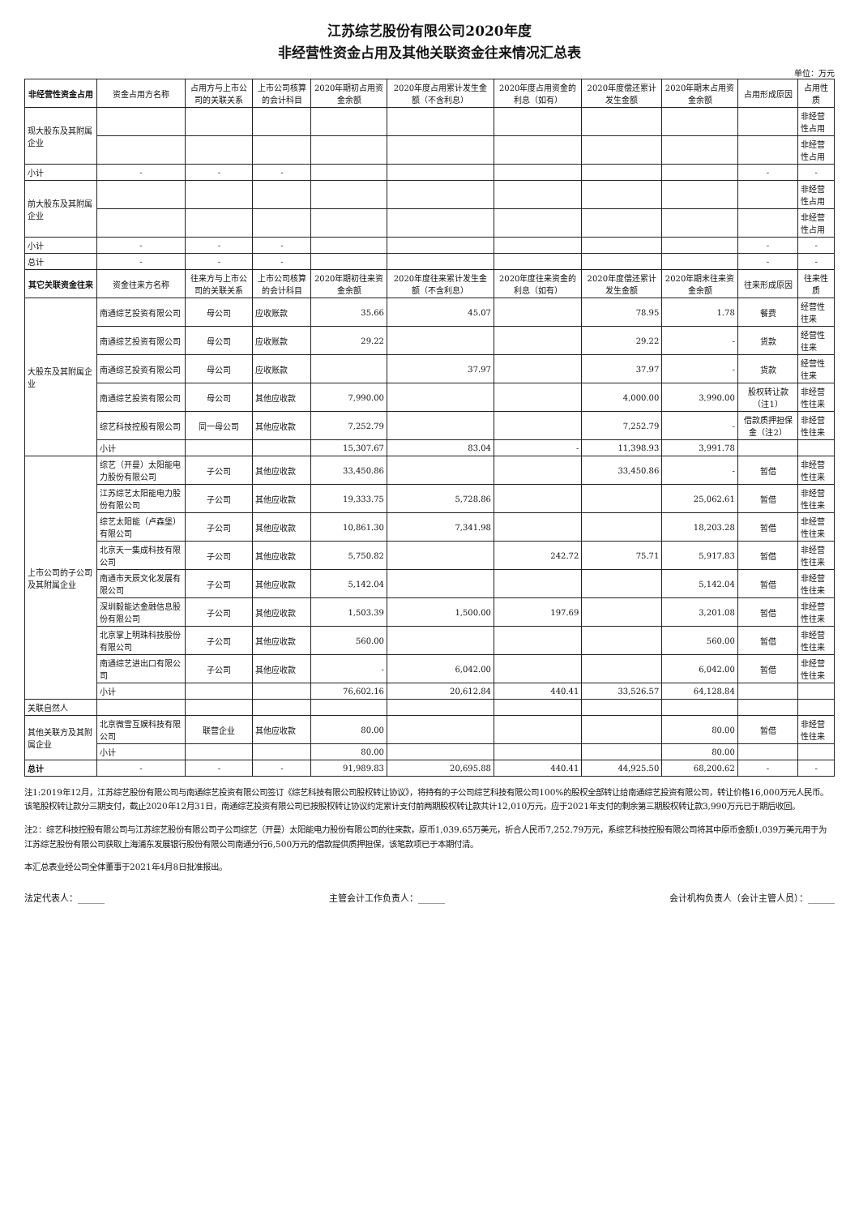江苏综艺股份有限公司2020年度
非经营性资金占用及其他关联资金往来情况汇总表
单位：万元
| 非经营性资金占用 | 资金占用方名称 | 占用方与上市公司的关联关系 | 上市公司核算的会计科目 | 2020年期初占用资金余额 | 2020年度占用累计发生金额（不含利息） | 2020年度占用资金的利息（如有） | 2020年度偿还累计发生金额 | 2020年期末占用资金余额 | 占用形成原因 | 占用性质 |
| --- | --- | --- | --- | --- | --- | --- | --- | --- | --- | --- |
| 现大股东及其附属企业 | | | | | | | | | | 非经营性占用 |
| | | | | | | | | | | 非经营性占用 |
| 小计 | - | - | - | | | | | | - | - |
| 前大股东及其附属企业 | | | | | | | | | | 非经营性占用 |
| | | | | | | | | | | 非经营性占用 |
| 小计 | - | - | - | | | | | | - | - |
| 总计 | - | - | - | | | | | | - | - |
| 其它关联资金往来 | 资金往来方名称 | 往来方与上市公司的关联关系 | 上市公司核算的会计科目 | 2020年期初往来资金余额 | 2020年度往来累计发生金额（不含利息） | 2020年度往来资金的利息（如有） | 2020年度偿还累计发生金额 | 2020年期末往来资金余额 | 往来形成原因 | 往来性质 |
| 大股东及其附属企业 | 南通综艺投资有限公司 | 母公司 | 应收账款 | 35.66 | 45.07 | | 78.95 | 1.78 | 餐费 | 经营性往来 |
| | 南通综艺投资有限公司 | 母公司 | 应收账款 | 29.22 | | | 29.22 | - | 货款 | 经营性往来 |
| | 南通综艺投资有限公司 | 母公司 | 应收账款 | | 37.97 | | 37.97 | - | 货款 | 经营性往来 |
| | 南通综艺投资有限公司 | 母公司 | 其他应收款 | 7,990.00 | | | 4,000.00 | 3,990.00 | 股权转让款（注1） | 非经营性往来 |
| | 综艺科技控股有限公司 | 同一母公司 | 其他应收款 | 7,252.79 | | | 7,252.79 | - | 借款质押担保金（注2） | 非经营性往来 |
| | 小计 | | | 15,307.67 | 83.04 | - | 11,398.93 | 3,991.78 | | |
| 上市公司的子公司及其附属企业 | 综艺（开曼）太阳能电力股份有限公司 | 子公司 | 其他应收款 | 33,450.86 | | | 33,450.86 | - | 暂借 | 非经营性往来 |
| | 江苏综艺太阳能电力股份有限公司 | 子公司 | 其他应收款 | 19,333.75 | 5,728.86 | | | 25,062.61 | 暂借 | 非经营性往来 |
| | 综艺太阳能（卢森堡）有限公司 | 子公司 | 其他应收款 | 10,861.30 | 7,341.98 | | | 18,203.28 | 暂借 | 非经营性往来 |
| | 北京天一集成科技有限公司 | 子公司 | 其他应收款 | 5,750.82 | | 242.72 | 75.71 | 5,917.83 | 暂借 | 非经营性往来 |
| | 南通市天辰文化发展有限公司 | 子公司 | 其他应收款 | 5,142.04 | | | | 5,142.04 | 暂借 | 非经营性往来 |
| | 深圳毅能达金融信息股份有限公司 | 子公司 | 其他应收款 | 1,503.39 | 1,500.00 | 197.69 | | 3,201.08 | 暂借 | 非经营性往来 |
| | 北京掌上明珠科技股份有限公司 | 子公司 | 其他应收款 | 560.00 | | | | 560.00 | 暂借 | 非经营性往来 |
| | 南通综艺进出口有限公司 | 子公司 | 其他应收款 | - | 6,042.00 | | | 6,042.00 | 暂借 | 非经营性往来 |
| | 小计 | | | 76,602.16 | 20,612.84 | 440.41 | 33,526.57 | 64,128.84 | | |
| 关联自然人 | | | | | | | | | | |
| 其他关联方及其附属企业 | 北京微雪互娱科技有限公司 | 联营企业 | 其他应收款 | 80.00 | | | | 80.00 | 暂借 | 非经营性往来 |
| | 小计 | | | 80.00 | | | | 80.00 | | |
| 总计 | - | - | - | 91,989.83 | 20,695.88 | 440.41 | 44,925.50 | 68,200.62 | - | - |
注1:2019年12月，江苏综艺股份有限公司与南通综艺投资有限公司签订《综艺科技有限公司股权转让协议》，将持有的子公司综艺科技有限公司100%的股权全部转让给南通综艺投资有限公司，转让价格16,000万元人民币。该笔股权转让款分三期支付，截止2020年12月31日，南通综艺投资有限公司已按股权转让协议约定累计支付前两期股权转让款共计12,010万元，应于2021年支付的剩余第三期股权转让款3,990万元已于期后收回。
注2：综艺科技控股有限公司与江苏综艺股份有限公司子公司综艺（开曼）太阳能电力股份有限公司的往来款，原币1,039.65万美元，折合人民币7,252.79万元，系综艺科技控股有限公司将其中原币金额1,039万美元用于为江苏综艺股份有限公司获取上海浦东发展银行股份有限公司南通分行6,500万元的借款提供质押担保，该笔款项已于本期付清。
本汇总表业经公司全体董事于2021年4月8日批准报出。
法定代表人：______ 主管会计工作负责人：______ 会计机构负责人（会计主管人员）：______